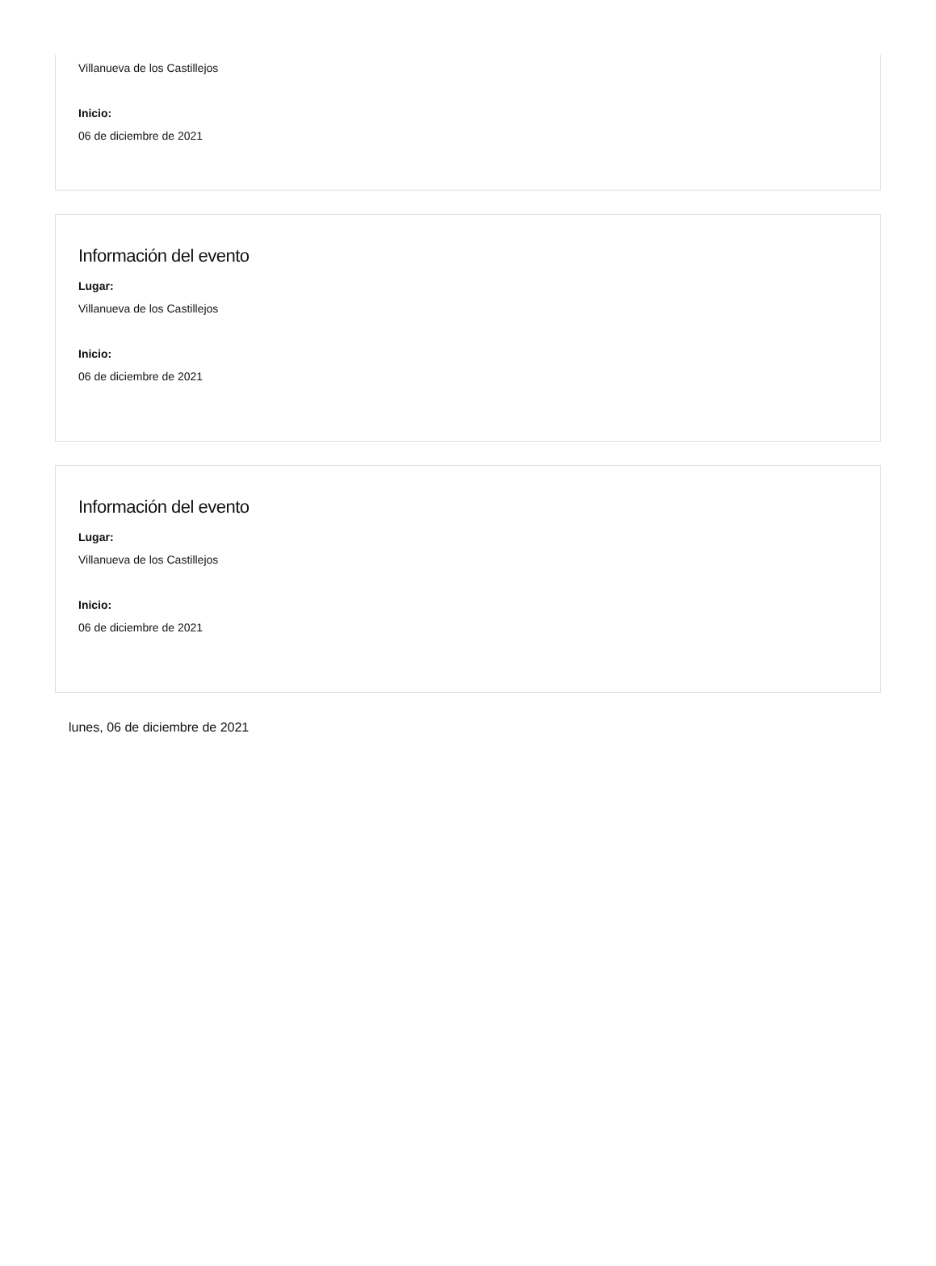Villanueva de los Castillejos
Inicio:
06 de diciembre de 2021
Información del evento
Lugar:
Villanueva de los Castillejos
Inicio:
06 de diciembre de 2021
Información del evento
Lugar:
Villanueva de los Castillejos
Inicio:
06 de diciembre de 2021
lunes, 06 de diciembre de 2021